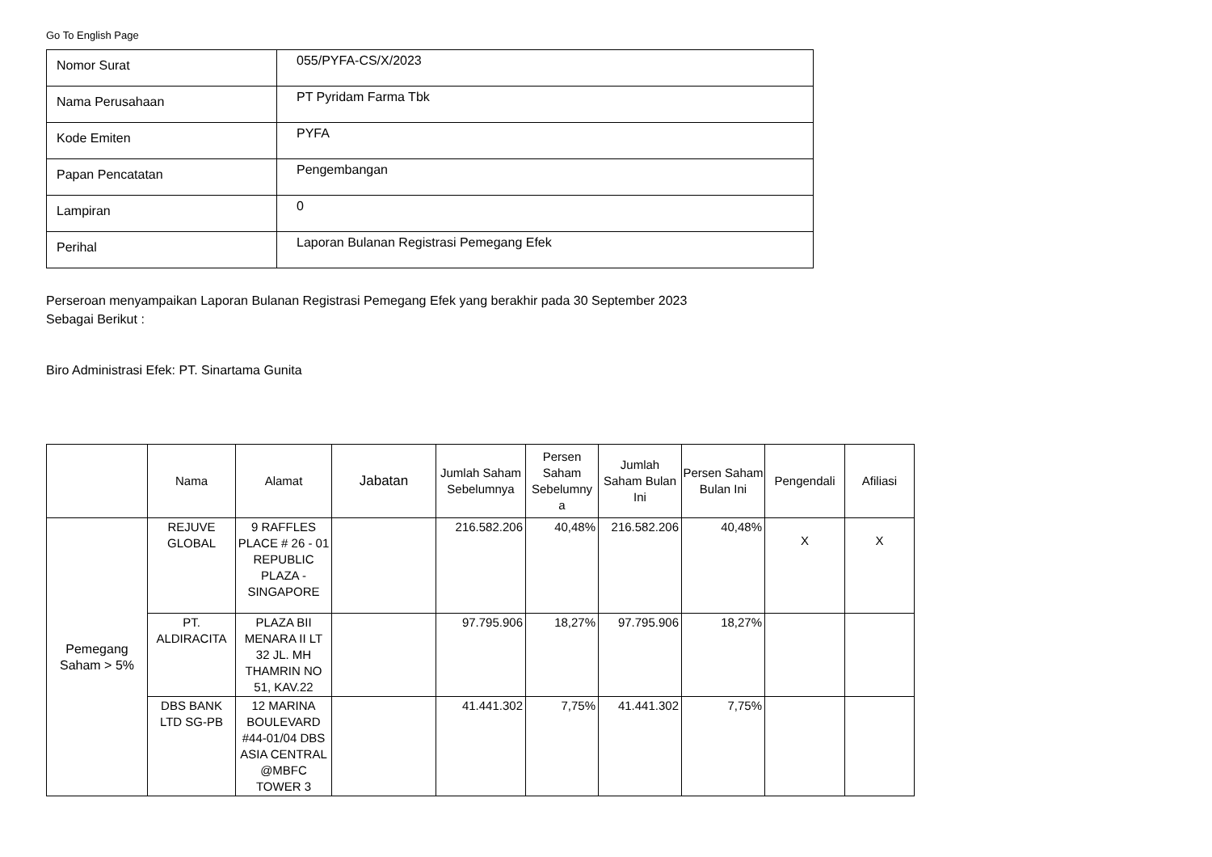Go To English Page
| Nomor Surat | 055/PYFA-CS/X/2023 |
| Nama Perusahaan | PT Pyridam Farma Tbk |
| Kode Emiten | PYFA |
| Papan Pencatatan | Pengembangan |
| Lampiran | 0 |
| Perihal | Laporan Bulanan Registrasi Pemegang Efek |
Perseroan menyampaikan Laporan Bulanan Registrasi Pemegang Efek yang berakhir pada 30 September 2023
Sebagai Berikut :
Biro Administrasi Efek: PT. Sinartama Gunita
| | Nama | Alamat | Jabatan | Jumlah Saham Sebelumnya | Persen Saham Sebelumny a | Jumlah Saham Bulan Ini | Persen Saham Bulan Ini | Pengendali | Afiliasi |
| --- | --- | --- | --- | --- | --- | --- | --- | --- | --- |
| Pemegang Saham > 5% | REJUVE GLOBAL | 9 RAFFLES PLACE # 26 - 01 REPUBLIC PLAZA - SINGAPORE | | 216.582.206 | 40,48% | 216.582.206 | 40,48% | X | X |
| | PT. ALDIRACITA | PLAZA BII MENARA II LT 32 JL. MH THAMRIN NO 51, KAV.22 | | 97.795.906 | 18,27% | 97.795.906 | 18,27% | | |
| | DBS BANK LTD SG-PB | 12 MARINA BOULEVARD #44-01/04 DBS ASIA CENTRAL @MBFC TOWER 3 | | 41.441.302 | 7,75% | 41.441.302 | 7,75% | | |